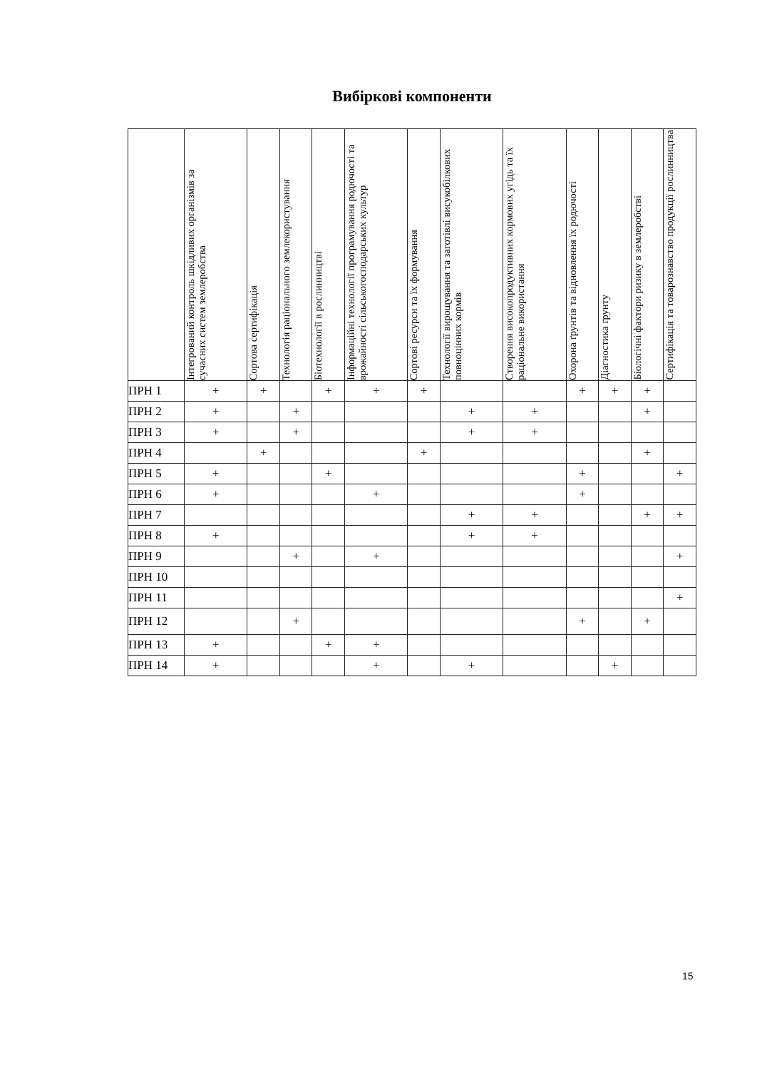Вибіркові компоненти
| | Інтегрований контроль шкідливих організмів за сучасних систем землеробства | Сортова сертифікація | Технологія раціонального землекористування | Біотехнології в рослинництві | Інформаційні технології програмування родючості та врожайності сільськогосподарських культур | Сортові ресурси та їх формування | Технології вирощування та заготівлі висукобілкових повноцінних кормів | Створення високопродуктивних кормових угідь та їх раціональне використання | Охорона ґрунтів та відновлення їх родючості | Діагностика ґрунту | Біологічні фактори ризику в землеробстві | Сертифікація та товарознавство продукції рослинництва |
| --- | --- | --- | --- | --- | --- | --- | --- | --- | --- | --- | --- | --- |
| ПРН 1 | + | + | | + | + | + | | | + | + | + | |
| ПРН 2 | + | | + | | | | + | + | | | + | |
| ПРН 3 | + | | + | | | | + | + | | | | |
| ПРН 4 | | + | | | | + | | | | | + | |
| ПРН 5 | + | | | + | | | | | + | | | + |
| ПРН 6 | + | | | | + | | | | + | | | |
| ПРН 7 | | | | | | | + | + | | | + | + |
| ПРН 8 | + | | | | | | + | + | | | | |
| ПРН 9 | | | + | | + | | | | | | | + |
| ПРН 10 | | | | | | | | | | | | |
| ПРН 11 | | | | | | | | | | | | + |
| ПРН 12 | | | + | | | | | | + | | + | |
| ПРН 13 | + | | | + | + | | | | | | | |
| ПРН 14 | + | | | | + | | + | | | + | | |
15